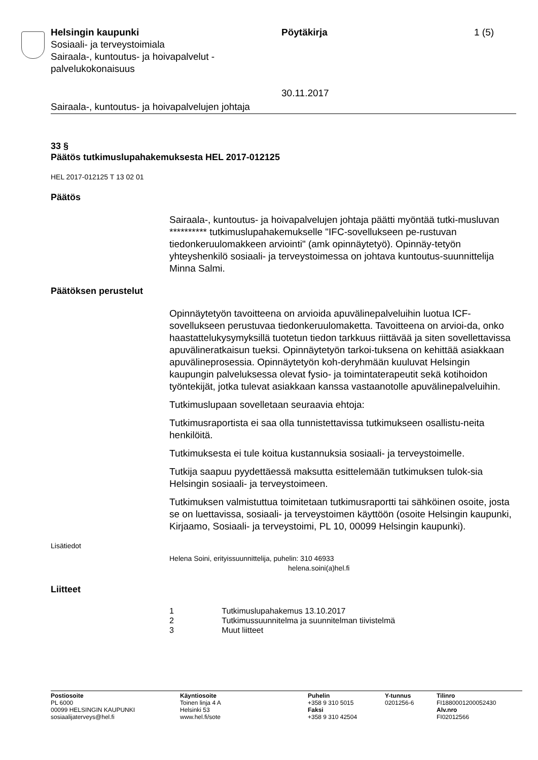Helsingin kaupunki
Sosiaali- ja terveystoimiala
Sairaala-, kuntoutus- ja hoivapalvelut -
palvelukokonaisuus
Pöytäkirja
30.11.2017
1 (5)
Sairaala-, kuntoutus- ja hoivapalvelujen johtaja
33 §
Päätös tutkimuslupahakemuksesta HEL 2017-012125
HEL 2017-012125 T 13 02 01
Päätös
Sairaala-, kuntoutus- ja hoivapalvelujen johtaja päätti myöntää tutki-musluvan ********** tutkimuslupahakemukselle "IFC-sovellukseen pe-rustuvan tiedonkeruulomakkeen arviointi" (amk opinnäytetyö). Opinnäy-tetyön yhteyshenkilö sosiaali- ja terveystoimessa on johtava kuntoutus-suunnittelija Minna Salmi.
Päätöksen perustelut
Opinnäytetyön tavoitteena on arvioida apuvälinepalveluihin luotua ICF-sovellukseen perustuvaa tiedonkeruulomaketta. Tavoitteena on arvioi-da, onko haastattelukysymyksillä tuotetun tiedon tarkkuus riittävää ja siten sovellettavissa apuvälineratkaisun tueksi. Opinnäytetyön tarkoi-tuksena on kehittää asiakkaan apuvälineprosessia. Opinnäytetyön koh-deryhmään kuuluvat Helsingin kaupungin palveluksessa olevat fysio- ja toimintaterapeutit sekä kotihoidon työntekijät, jotka tulevat asiakkaan kanssa vastaanotolle apuvälinepalveluihin.
Tutkimuslupaan sovelletaan seuraavia ehtoja:
Tutkimusraportista ei saa olla tunnistettavissa tutkimukseen osallistu-neita henkilöitä.
Tutkimuksesta ei tule koitua kustannuksia sosiaali- ja terveystoimelle.
Tutkija saapuu pyydettäessä maksutta esittelemään tutkimuksen tulok-sia Helsingin sosiaali- ja terveystoimeen.
Tutkimuksen valmistuttua toimitetaan tutkimusraportti tai sähköinen osoite, josta se on luettavissa, sosiaali- ja terveystoimen käyttöön (osoite Helsingin kaupunki, Kirjaamo, Sosiaali- ja terveystoimi, PL 10, 00099 Helsingin kaupunki).
Lisätiedot
Helena Soini, erityissuunnittelija, puhelin: 310 46933
helena.soini(a)hel.fi
Liitteet
1 Tutkimuslupahakemus 13.10.2017
2 Tutkimussuunnitelma ja suunnitelman tiivistelmä
3 Muut liitteet
Postiosoite
PL 6000
00099 HELSINGIN KAUPUNKI
sosiaalijaterveys@hel.fi
Käyntiosoite
Toinen linja 4 A
Helsinki 53
www.hel.fi/sote
Puhelin
+358 9 310 5015
Faksi
+358 9 310 42504
Y-tunnus
0201256-6
Tilinro
FI1880001200052430
Alv.nro
FI02012566